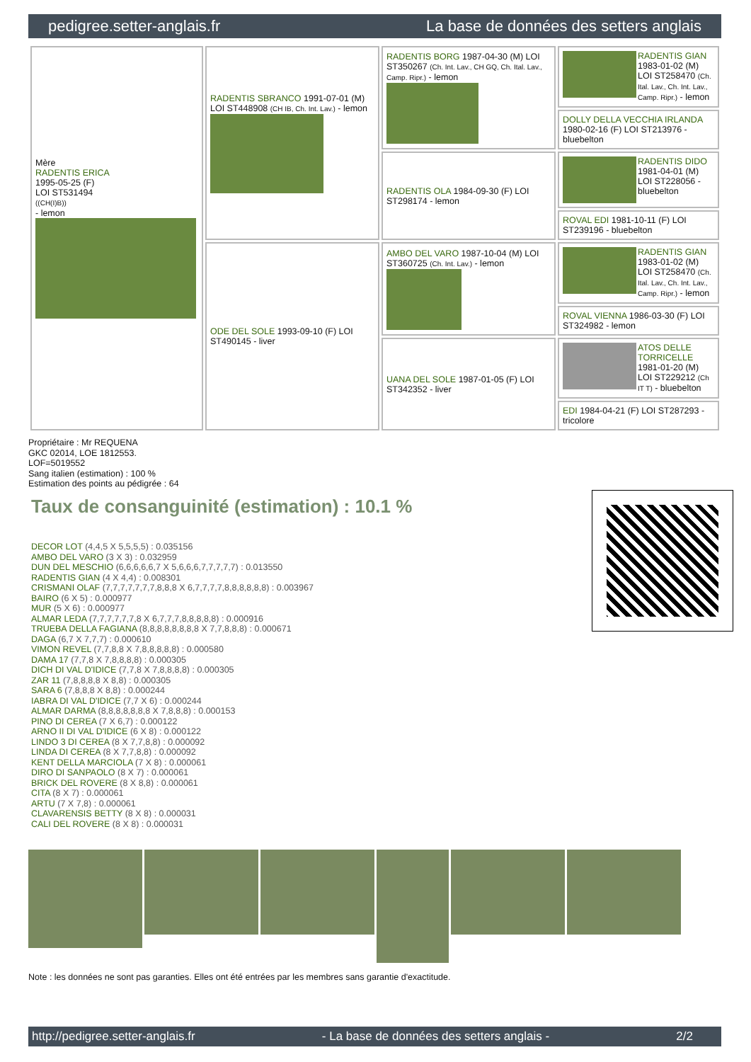pedigree.setter-anglais.fr La base de données des setters anglais
| Mère RADENTIS ERICA 1995-05-25 (F) LOI ST531494 ((CH(I)B)) - lemon | RADENTIS SBRANCO 1991-07-01 (M) LOI ST448908 (CH IB, Ch. Int. Lav.) - lemon | RADENTIS BORG 1987-04-30 (M) LOI ST350267 (Ch. Int. Lav., CH GQ, Ch. Ital. Lav., Camp. Ripr.) - lemon | RADENTIS GIAN 1983-01-02 (M) LOI ST258470 (Ch. Ital. Lav., Ch. Int. Lav., Camp. Ripr.) - lemon |
| | | | DOLLY DELLA VECCHIA IRLANDA 1980-02-16 (F) LOI ST213976 - bluebelton |
| | | RADENTIS OLA 1984-09-30 (F) LOI ST298174 - lemon | RADENTIS DIDO 1981-04-01 (M) LOI ST228056 - bluebelton |
| | | | ROVAL EDI 1981-10-11 (F) LOI ST239196 - bluebelton |
| | ODE DEL SOLE 1993-09-10 (F) LOI ST490145 - liver | AMBO DEL VARO 1987-10-04 (M) LOI ST360725 (Ch. Int. Lav.) - lemon | RADENTIS GIAN 1983-01-02 (M) LOI ST258470 (Ch. Ital. Lav., Ch. Int. Lav., Camp. Ripr.) - lemon |
| | | | ROVAL VIENNA 1986-03-30 (F) LOI ST324982 - lemon |
| | | UANA DEL SOLE 1987-01-05 (F) LOI ST342352 - liver | ATOS DELLE TORRICELLE 1981-01-20 (M) LOI ST229212 (Ch IT T) - bluebelton |
| | | | EDI 1984-04-21 (F) LOI ST287293 - tricolore |
Propriétaire : Mr REQUENA
GKC 02014, LOE 1812553.
LOF=5019552
Sang italien (estimation) : 100 %
Estimation des points au pédigrée : 64
Taux de consanguinité (estimation) : 10.1 %
DECOR LOT (4,4,5 X 5,5,5,5) : 0.035156
AMBO DEL VARO (3 X 3) : 0.032959
DUN DEL MESCHIO (6,6,6,6,6,7 X 5,6,6,6,7,7,7,7,7) : 0.013550
RADENTIS GIAN (4 X 4,4) : 0.008301
CRISMANI OLAF (7,7,7,7,7,7,7,8,8,8 X 6,7,7,7,7,8,8,8,8,8,8) : 0.003967
BAIRO (6 X 5) : 0.000977
MUR (5 X 6) : 0.000977
ALMAR LEDA (7,7,7,7,7,7,8 X 6,7,7,7,8,8,8,8,8) : 0.000916
TRUEBA DELLA FAGIANA (8,8,8,8,8,8,8,8 X 7,7,8,8,8) : 0.000671
DAGA (6,7 X 7,7,7) : 0.000610
VIMON REVEL (7,7,8,8 X 7,8,8,8,8,8) : 0.000580
DAMA 17 (7,7,8 X 7,8,8,8,8) : 0.000305
DICH DI VAL D'IDICE (7,7,8 X 7,8,8,8,8) : 0.000305
ZAR 11 (7,8,8,8,8 X 8,8) : 0.000305
SARA 6 (7,8,8,8 X 8,8) : 0.000244
IABRA DI VAL D'IDICE (7,7 X 6) : 0.000244
ALMAR DARMA (8,8,8,8,8,8,8 X 7,8,8,8) : 0.000153
PINO DI CEREA (7 X 6,7) : 0.000122
ARNO II DI VAL D'IDICE (6 X 8) : 0.000122
LINDO 3 DI CEREA (8 X 7,7,8,8) : 0.000092
LINDA DI CEREA (8 X 7,7,8,8) : 0.000092
KENT DELLA MARCIOLA (7 X 8) : 0.000061
DIRO DI SANPAOLO (8 X 7) : 0.000061
BRICK DEL ROVERE (8 X 8,8) : 0.000061
CITA (8 X 7) : 0.000061
ARTU (7 X 7,8) : 0.000061
CLAVARENSIS BETTY (8 X 8) : 0.000031
CALI DEL ROVERE (8 X 8) : 0.000031
Note : les données ne sont pas garanties. Elles ont été entrées par les membres sans garantie d'exactitude.
http://pedigree.setter-anglais.fr - La base de données des setters anglais - 2/2